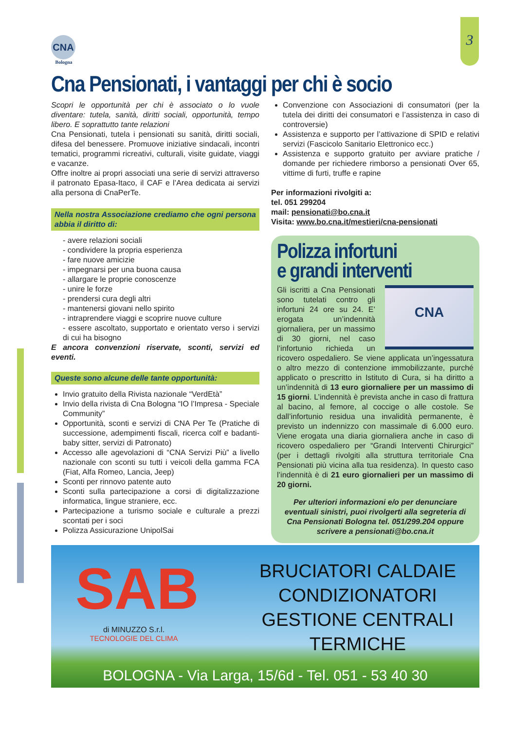3
CNA
Bologna
Cna Pensionati, i vantaggi per chi è socio
Scopri le opportunità per chi è associato o lo vuole diventare: tutela, sanità, diritti sociali, opportunità, tempo libero. E soprattutto tante relazioni
Cna Pensionati, tutela i pensionati su sanità, diritti sociali, difesa del benessere. Promuove iniziative sindacali, incontri tematici, programmi ricreativi, culturali, visite guidate, viaggi e vacanze.
Offre inoltre ai propri associati una serie di servizi attraverso il patronato Epasa-Itaco, il CAF e l’Area dedicata ai servizi alla persona di CnaPerTe.
Nella nostra Associazione crediamo che ogni persona abbia il diritto di:
- avere relazioni sociali
- condividere la propria esperienza
- fare nuove amicizie
- impegnarsi per una buona causa
- allargare le proprie conoscenze
- unire le forze
- prendersi cura degli altri
- mantenersi giovani nello spirito
- intraprendere viaggi e scoprire nuove culture
- essere ascoltato, supportato e orientato verso i servizi di cui ha bisogno
E ancora convenzioni riservate, sconti, servizi ed eventi.
Queste sono alcune delle tante opportunità:
Invio gratuito della Rivista nazionale “VerdEtà”
Invio della rivista di Cna Bologna “IO l’Impresa - Speciale Community”
Opportunità, sconti e servizi di CNA Per Te (Pratiche di successione, adempimenti fiscali, ricerca colf e badanti-baby sitter, servizi di Patronato)
Accesso alle agevolazioni di “CNA Servizi Più” a livello nazionale con sconti su tutti i veicoli della gamma FCA (Fiat, Alfa Romeo, Lancia, Jeep)
Sconti per rinnovo patente auto
Sconti sulla partecipazione a corsi di digitalizzazione informatica, lingue straniere, ecc.
Partecipazione a turismo sociale e culturale a prezzi scontati per i soci
Polizza Assicurazione UnipolSai
Convenzione con Associazioni di consumatori (per la tutela dei diritti dei consumatori e l’assistenza in caso di controversie)
Assistenza e supporto per l’attivazione di SPID e relativi servizi (Fascicolo Sanitario Elettronico ecc.)
Assistenza e supporto gratuito per avviare pratiche / domande per richiedere rimborso a pensionati Over 65, vittime di furti, truffe e rapine
Per informazioni rivolgiti a:
tel. 051 299204
mail: pensionati@bo.cna.it
Visita: www.bo.cna.it/mestieri/cna-pensionati
Polizza infortuni
e grandi interventi
CNA
Gli iscritti a Cna Pensionati sono tutelati contro gli infortuni 24 ore su 24. E’ erogata un’indennità giornaliera, per un massimo di 30 giorni, nel caso l’infortunio richieda un ricovero ospedaliero. Se viene applicata un’ingessatura o altro mezzo di contenzione immobilizzante, purché applicato o prescritto in Istituto di Cura, si ha diritto a un’indennità di 13 euro giornaliere per un massimo di 15 giorni. L’indennità è prevista anche in caso di frattura al bacino, al femore, al coccige o alle costole. Se dall’infortunio residua una invalidità permanente, è previsto un indennizzo con massimale di 6.000 euro. Viene erogata una diaria giornaliera anche in caso di ricovero ospedaliero per “Grandi Interventi Chirurgici” (per i dettagli rivolgiti alla struttura territoriale Cna Pensionati più vicina alla tua residenza). In questo caso l’indennità è di 21 euro giornalieri per un massimo di 20 giorni.
Per ulteriori informazioni e/o per denunciare eventuali sinistri, puoi rivolgerti alla segreteria di Cna Pensionati Bologna tel. 051/299.204 oppure scrivere a pensionati@bo.cna.it
SAB
di MINUZZO S.r.l.
TECNOLOGIE DEL CLIMA
BRUCIATORI CALDAIE
CONDIZIONATORI
GESTIONE CENTRALI
TERMICHE
BOLOGNA - Via Larga, 15/6d - Tel. 051 - 53 40 30